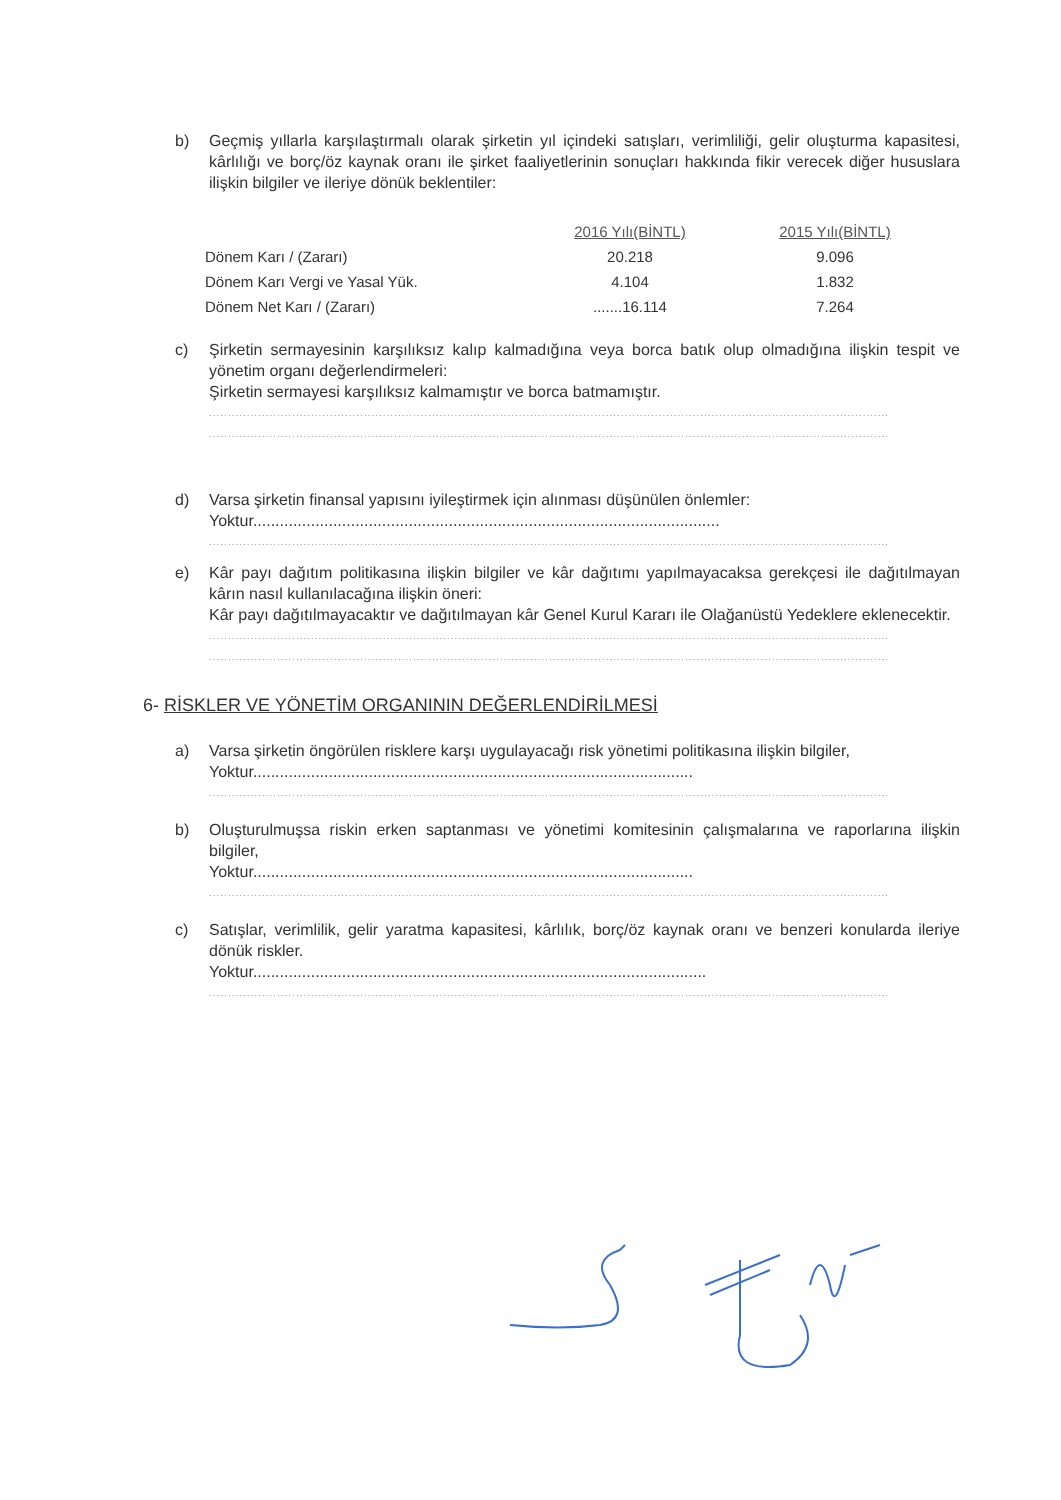b) Geçmiş yıllarla karşılaştırmalı olarak şirketin yıl içindeki satışları, verimliliği, gelir oluşturma kapasitesi, kârlılığı ve borç/öz kaynak oranı ile şirket faaliyetlerinin sonuçları hakkında fikir verecek diğer hususlara ilişkin bilgiler ve ileriye dönük beklentiler:
| | 2016 Yılı(BİNTL) | 2015 Yılı(BİNTL) |
| Dönem Karı / (Zararı) | 20.218 | 9.096 |
| Dönem Karı Vergi ve Yasal Yük. | 4.104 | 1.832 |
| Dönem Net Karı / (Zararı) | .......16.114 | 7.264 |
c) Şirketin sermayesinin karşılıksız kalıp kalmadığına veya borca batık olup olmadığına ilişkin tespit ve yönetim organı değerlendirmeleri:
Şirketin sermayesi karşılıksız kalmamıştır ve borca batmamıştır.
............................................................................................................................................................................................
............................................................................................................................................................................................
d) Varsa şirketin finansal yapısını iyileştirmek için alınması düşünülen önlemler:
Yoktur.........................................................................................................
............................................................................................................................................................................................
e) Kâr payı dağıtım politikasına ilişkin bilgiler ve kâr dağıtımı yapılmayacaksa gerekçesi ile dağıtılmayan kârın nasıl kullanılacağına ilişkin öneri:
Kâr payı dağıtılmayacaktır ve dağıtılmayan kâr Genel Kurul Kararı ile Olağanüstü Yedeklere eklenecektir.
............................................................................................................................................................................................
............................................................................................................................................................................................
6- RİSKLER VE YÖNETİM ORGANININ DEĞERLENDİRİLMESİ
a) Varsa şirketin öngörülen risklere karşı uygulayacağı risk yönetimi politikasına ilişkin bilgiler,
Yoktur...................................................................................................
............................................................................................................................................................................................
b) Oluşturulmuşsa riskin erken saptanması ve yönetimi komitesinin çalışmalarına ve raporlarına ilişkin bilgiler,
Yoktur...................................................................................................
............................................................................................................................................................................................
c) Satışlar, verimlilik, gelir yaratma kapasitesi, kârlılık, borç/öz kaynak oranı ve benzeri konularda ileriye dönük riskler.
Yoktur......................................................................................................
............................................................................................................................................................................................